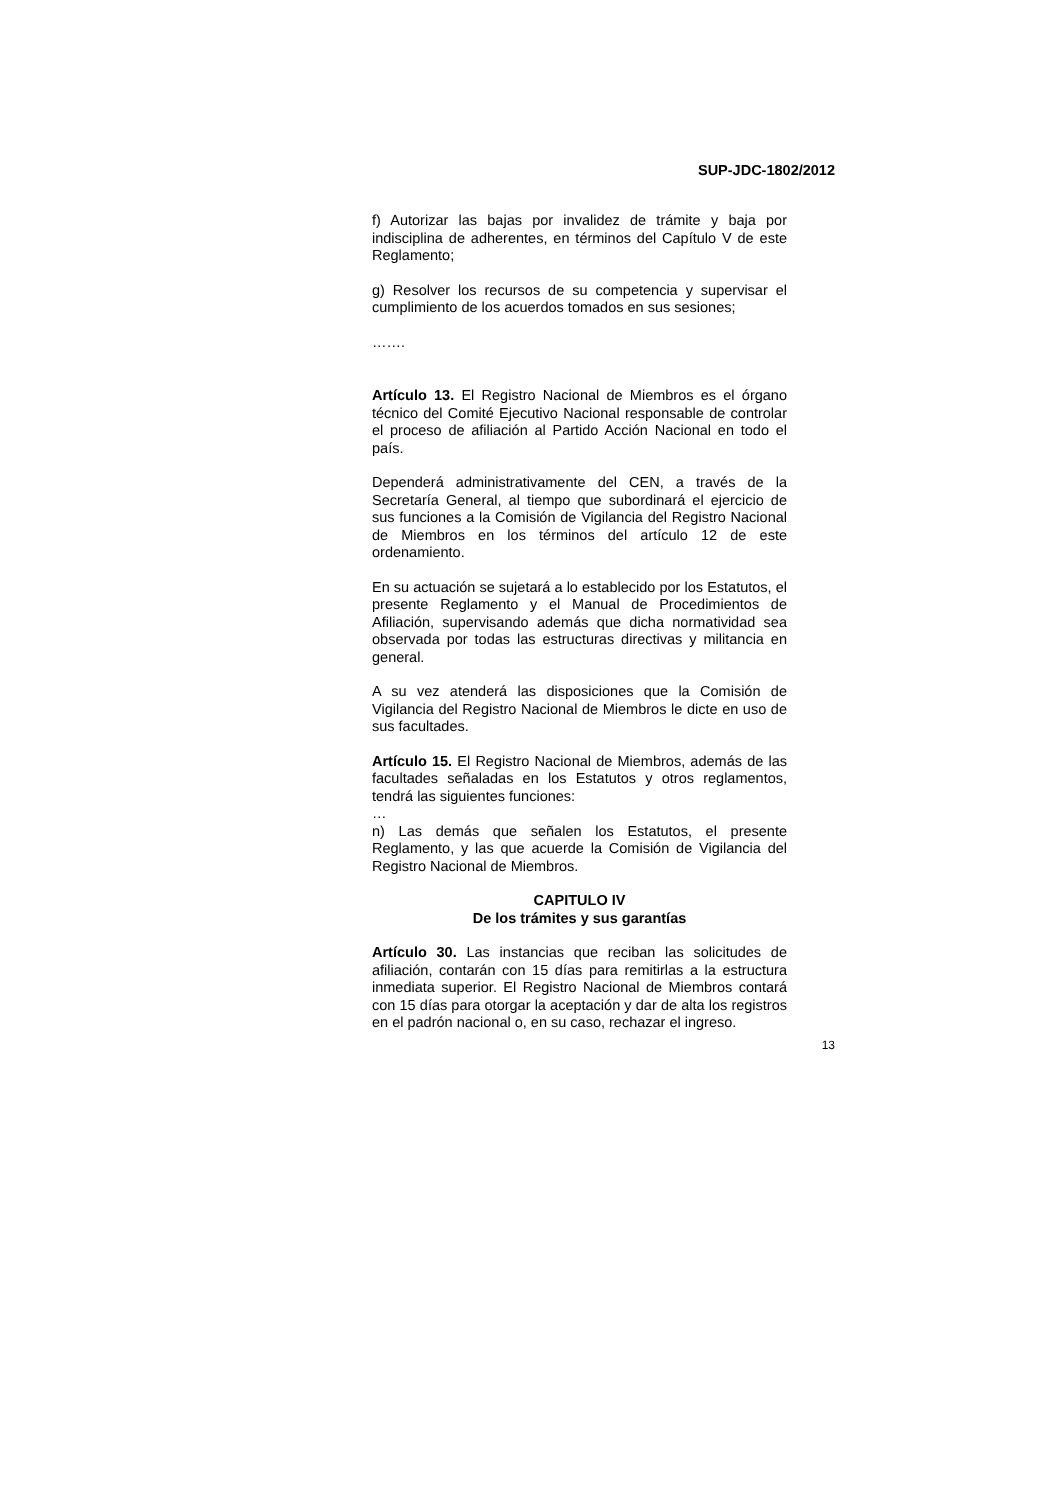SUP-JDC-1802/2012
f) Autorizar las bajas por invalidez de trámite y baja por indisciplina de adherentes, en términos del Capítulo V de este Reglamento;
g) Resolver los recursos de su competencia y supervisar el cumplimiento de los acuerdos tomados en sus sesiones;
…….
Artículo 13. El Registro Nacional de Miembros es el órgano técnico del Comité Ejecutivo Nacional responsable de controlar el proceso de afiliación al Partido Acción Nacional en todo el país.
Dependerá administrativamente del CEN, a través de la Secretaría General, al tiempo que subordinará el ejercicio de sus funciones a la Comisión de Vigilancia del Registro Nacional de Miembros en los términos del artículo 12 de este ordenamiento.
En su actuación se sujetará a lo establecido por los Estatutos, el presente Reglamento y el Manual de Procedimientos de Afiliación, supervisando además que dicha normatividad sea observada por todas las estructuras directivas y militancia en general.
A su vez atenderá las disposiciones que la Comisión de Vigilancia del Registro Nacional de Miembros le dicte en uso de sus facultades.
Artículo 15. El Registro Nacional de Miembros, además de las facultades señaladas en los Estatutos y otros reglamentos, tendrá las siguientes funciones:
…
n) Las demás que señalen los Estatutos, el presente Reglamento, y las que acuerde la Comisión de Vigilancia del Registro Nacional de Miembros.
CAPITULO IV
De los trámites y sus garantías
Artículo 30. Las instancias que reciban las solicitudes de afiliación, contarán con 15 días para remitirlas a la estructura inmediata superior. El Registro Nacional de Miembros contará con 15 días para otorgar la aceptación y dar de alta los registros en el padrón nacional o, en su caso, rechazar el ingreso.
13